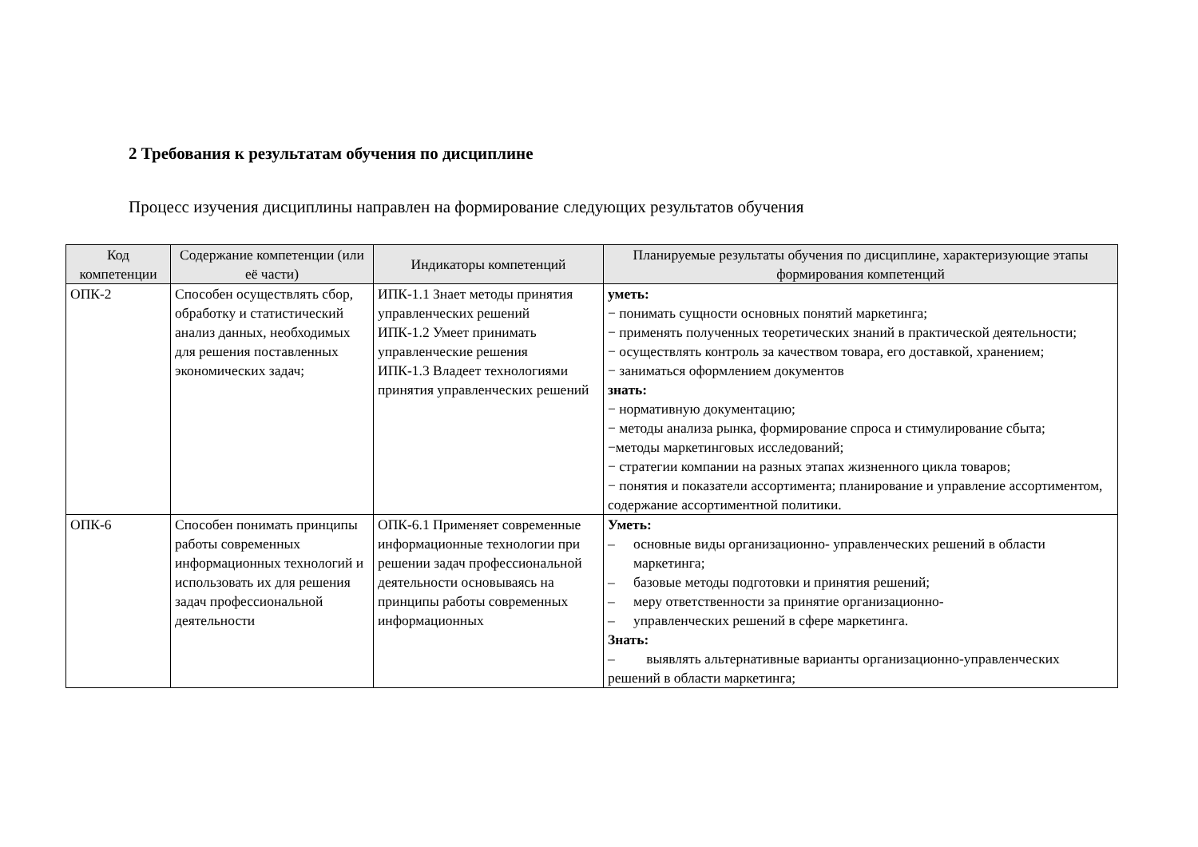2 Требования к результатам обучения по дисциплине
Процесс изучения дисциплины направлен на формирование следующих результатов обучения
| Код компетенции | Содержание компетенции (или её части) | Индикаторы компетенций | Планируемые результаты обучения по дисциплине, характеризующие этапы формирования компетенций |
| --- | --- | --- | --- |
| ОПК-2 | Способен осуществлять сбор, обработку и статистический анализ данных, необходимых для решения поставленных экономических задач; | ИПК-1.1 Знает методы принятия управленческих решений ИПК-1.2 Умеет принимать управленческие решения ИПК-1.3 Владеет технологиями принятия управленческих решений | уметь: − понимать сущности основных понятий маркетинга; − применять полученных теоретических знаний в практической деятельности; − осуществлять контроль за качеством товара, его доставкой, хранением; − заниматься оформлением документов знать: − нормативную документацию; − методы анализа рынка, формирование спроса и стимулирование сбыта; −методы маркетинговых исследований; − стратегии компании на разных этапах жизненного цикла товаров; − понятия и показатели ассортимента; планирование и управление ассортиментом, содержание ассортиментной политики. |
| ОПК-6 | Способен понимать принципы работы современных информационных технологий и использовать их для решения задач профессиональной деятельности | ОПК-6.1 Применяет современные информационные технологии при решении задач профессиональной деятельности основываясь на принципы работы современных информационных | Уметь: – основные виды организационно- управленческих решений в области маркетинга; – базовые методы подготовки и принятия решений; – меру ответственности за принятие организационно- – управленческих решений в сфере маркетинга. Знать: – выявлять альтернативные варианты организационно-управленческих решений в области маркетинга; |